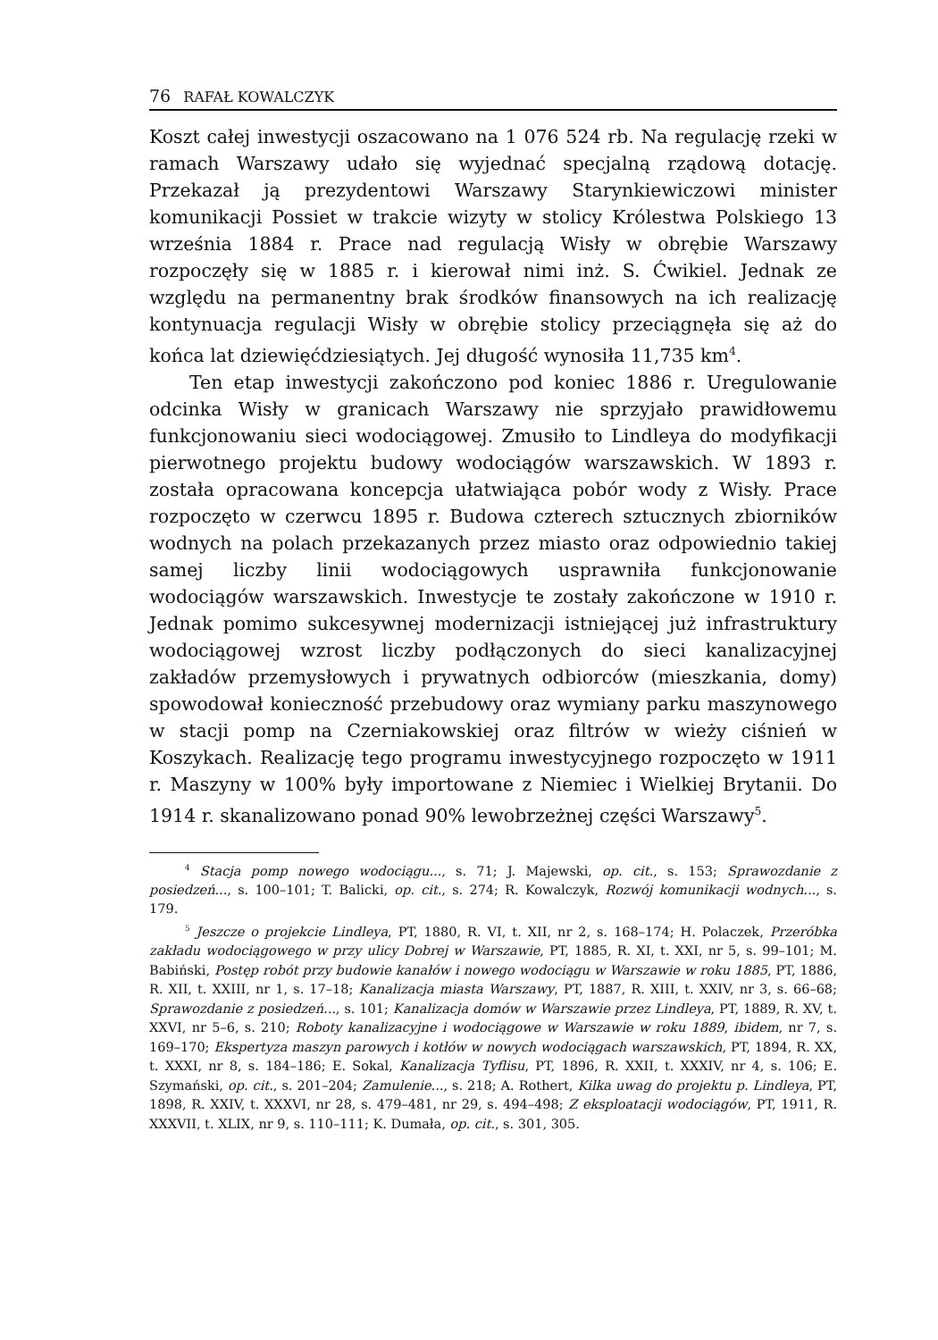76 RAFAŁ KOWALCZYK
Koszt całej inwestycji oszacowano na 1 076 524 rb. Na regulację rzeki w ramach Warszawy udało się wyjednać specjalną rządową dotację. Przekazał ją prezydentowi Warszawy Starynkiewiczowi minister komunikacji Possiet w trakcie wizyty w stolicy Królestwa Polskiego 13 września 1884 r. Prace nad regulacją Wisły w obrębie Warszawy rozpoczęły się w 1885 r. i kierował nimi inż. S. Ćwikiel. Jednak ze względu na permanentny brak środków finansowych na ich realizację kontynuacja regulacji Wisły w obrębie stolicy przeciągnęła się aż do końca lat dziewięćdziesiątych. Jej długość wynosiła 11,735 km<sup>4</sup>.
Ten etap inwestycji zakończono pod koniec 1886 r. Uregulowanie odcinka Wisły w granicach Warszawy nie sprzyjało prawidłowemu funkcjonowaniu sieci wodociągowej. Zmusiło to Lindleya do modyfikacji pierwotnego projektu budowy wodociągów warszawskich. W 1893 r. została opracowana koncepcja ułatwiająca pobór wody z Wisły. Prace rozpoczęto w czerwcu 1895 r. Budowa czterech sztucznych zbiorników wodnych na polach przekazanych przez miasto oraz odpowiednio takiej samej liczby linii wodociągowych usprawniła funkcjonowanie wodociągów warszawskich. Inwestycje te zostały zakończone w 1910 r. Jednak pomimo sukcesywnej modernizacji istniejącej już infrastruktury wodociągowej wzrost liczby podłączonych do sieci kanalizacyjnej zakładów przemysłowych i prywatnych odbiorców (mieszkania, domy) spowodował konieczność przebudowy oraz wymiany parku maszynowego w stacji pomp na Czerniakowskiej oraz filtrów w wieży ciśnień w Koszykach. Realizację tego programu inwestycyjnego rozpoczęto w 1911 r. Maszyny w 100% były importowane z Niemiec i Wielkiej Brytanii. Do 1914 r. skanalizowano ponad 90% lewobrzeżnej części Warszawy<sup>5</sup>.
<sup>4</sup> Stacja pomp nowego wodociągu..., s. 71; J. Majewski, op. cit., s. 153; Sprawozdanie z posiedzeń..., s. 100–101; T. Balicki, op. cit., s. 274; R. Kowalczyk, Rozwój komunikacji wodnych..., s. 179.
<sup>5</sup> Jeszcze o projekcie Lindleya, PT, 1880, R. VI, t. XII, nr 2, s. 168–174; H. Polaczek, Przeróbka zakładu wodociągowego w przy ulicy Dobrej w Warszawie, PT, 1885, R. XI, t. XXI, nr 5, s. 99–101; M. Babiński, Postęp robót przy budowie kanałów i nowego wodociągu w Warszawie w roku 1885, PT, 1886, R. XII, t. XXIII, nr 1, s. 17–18; Kanalizacja miasta Warszawy, PT, 1887, R. XIII, t. XXIV, nr 3, s. 66–68; Sprawozdanie z posiedzeń..., s. 101; Kanalizacja domów w Warszawie przez Lindleya, PT, 1889, R. XV, t. XXVI, nr 5–6, s. 210; Roboty kanalizacyjne i wodociągowe w Warszawie w roku 1889, ibidem, nr 7, s. 169–170; Ekspertyza maszyn parowych i kotłów w nowych wodociągach warszawskich, PT, 1894, R. XX, t. XXXI, nr 8, s. 184–186; E. Sokal, Kanalizacja Tyflisu, PT, 1896, R. XXII, t. XXXIV, nr 4, s. 106; E. Szymański, op. cit., s. 201–204; Zamulenie..., s. 218; A. Rothert, Kilka uwag do projektu p. Lindleya, PT, 1898, R. XXIV, t. XXXVI, nr 28, s. 479–481, nr 29, s. 494–498; Z eksploatacji wodociągów, PT, 1911, R. XXXVII, t. XLIX, nr 9, s. 110–111; K. Dumała, op. cit., s. 301, 305.